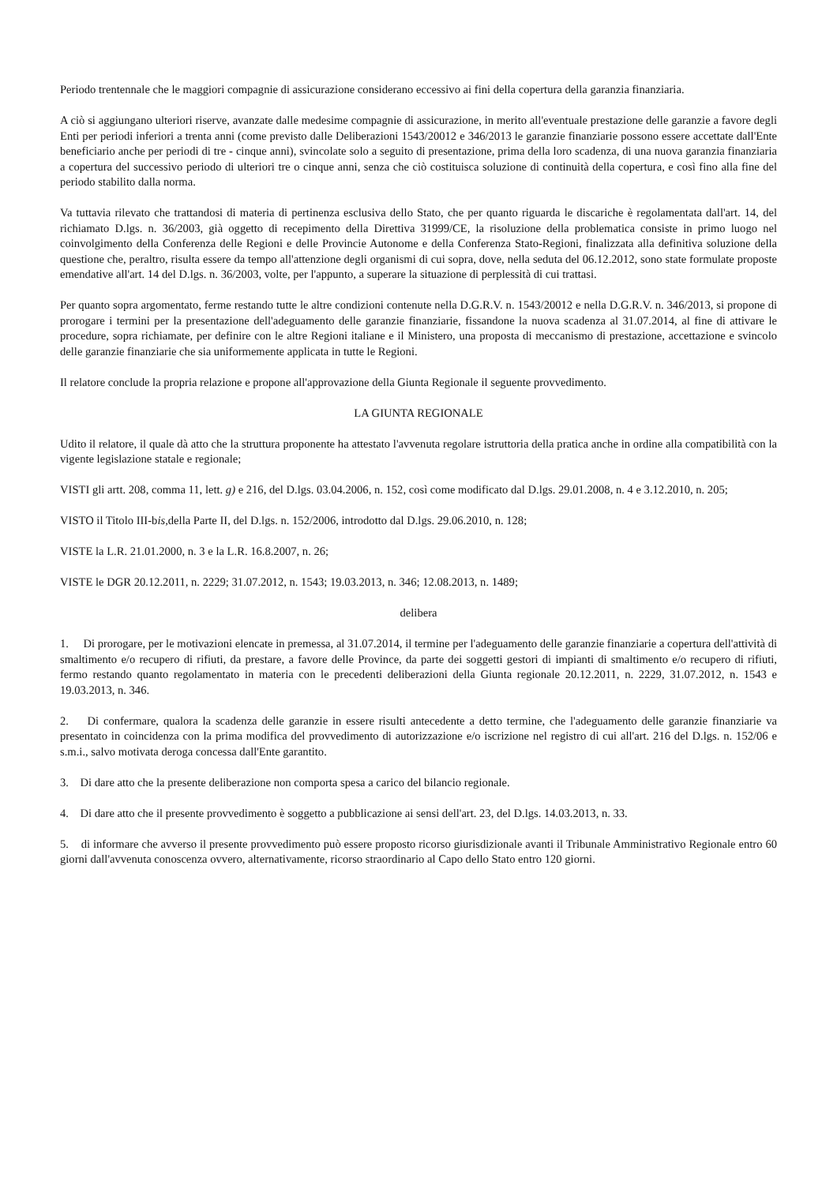Periodo trentennale che le maggiori compagnie di assicurazione considerano eccessivo ai fini della copertura della garanzia finanziaria.
A ciò si aggiungano ulteriori riserve, avanzate dalle medesime compagnie di assicurazione, in merito all'eventuale prestazione delle garanzie a favore degli Enti per periodi inferiori a trenta anni (come previsto dalle Deliberazioni 1543/20012 e 346/2013 le garanzie finanziarie possono essere accettate dall'Ente beneficiario anche per periodi di tre - cinque anni), svincolate solo a seguito di presentazione, prima della loro scadenza, di una nuova garanzia finanziaria a copertura del successivo periodo di ulteriori tre o cinque anni, senza che ciò costituisca soluzione di continuità della copertura, e così fino alla fine del periodo stabilito dalla norma.
Va tuttavia rilevato che trattandosi di materia di pertinenza esclusiva dello Stato, che per quanto riguarda le discariche è regolamentata dall'art. 14, del richiamato D.lgs. n. 36/2003, già oggetto di recepimento della Direttiva 31999/CE, la risoluzione della problematica consiste in primo luogo nel coinvolgimento della Conferenza delle Regioni e delle Provincie Autonome e della Conferenza Stato-Regioni, finalizzata alla definitiva soluzione della questione che, peraltro, risulta essere da tempo all'attenzione degli organismi di cui sopra, dove, nella seduta del 06.12.2012, sono state formulate proposte emendative all'art. 14 del D.lgs. n. 36/2003, volte, per l'appunto, a superare la situazione di perplessità di cui trattasi.
Per quanto sopra argomentato, ferme restando tutte le altre condizioni contenute nella D.G.R.V. n. 1543/20012 e nella D.G.R.V. n. 346/2013, si propone di prorogare i termini per la presentazione dell'adeguamento delle garanzie finanziarie, fissandone la nuova scadenza al 31.07.2014, al fine di attivare le procedure, sopra richiamate, per definire con le altre Regioni italiane e il Ministero, una proposta di meccanismo di prestazione, accettazione e svincolo delle garanzie finanziarie che sia uniformemente applicata in tutte le Regioni.
Il relatore conclude la propria relazione e propone all'approvazione della Giunta Regionale il seguente provvedimento.
LA GIUNTA REGIONALE
Udito il relatore, il quale dà atto che la struttura proponente ha attestato l'avvenuta regolare istruttoria della pratica anche in ordine alla compatibilità con la vigente legislazione statale e regionale;
VISTI gli artt. 208, comma 11, lett. g) e 216, del D.lgs. 03.04.2006, n. 152, così come modificato dal D.lgs. 29.01.2008, n. 4 e 3.12.2010, n. 205;
VISTO il Titolo III-bis, della Parte II, del D.lgs. n. 152/2006, introdotto dal D.lgs. 29.06.2010, n. 128;
VISTE la L.R. 21.01.2000, n. 3 e la L.R. 16.8.2007, n. 26;
VISTE le DGR 20.12.2011, n. 2229; 31.07.2012, n. 1543; 19.03.2013, n. 346; 12.08.2013, n. 1489;
delibera
1. Di prorogare, per le motivazioni elencate in premessa, al 31.07.2014, il termine per l'adeguamento delle garanzie finanziarie a copertura dell'attività di smaltimento e/o recupero di rifiuti, da prestare, a favore delle Province, da parte dei soggetti gestori di impianti di smaltimento e/o recupero di rifiuti, fermo restando quanto regolamentato in materia con le precedenti deliberazioni della Giunta regionale 20.12.2011, n. 2229, 31.07.2012, n. 1543 e 19.03.2013, n. 346.
2. Di confermare, qualora la scadenza delle garanzie in essere risulti antecedente a detto termine, che l'adeguamento delle garanzie finanziarie va presentato in coincidenza con la prima modifica del provvedimento di autorizzazione e/o iscrizione nel registro di cui all'art. 216 del D.lgs. n. 152/06 e s.m.i., salvo motivata deroga concessa dall'Ente garantito.
3. Di dare atto che la presente deliberazione non comporta spesa a carico del bilancio regionale.
4. Di dare atto che il presente provvedimento è soggetto a pubblicazione ai sensi dell'art. 23, del D.lgs. 14.03.2013, n. 33.
5. di informare che avverso il presente provvedimento può essere proposto ricorso giurisdizionale avanti il Tribunale Amministrativo Regionale entro 60 giorni dall'avvenuta conoscenza ovvero, alternativamente, ricorso straordinario al Capo dello Stato entro 120 giorni.